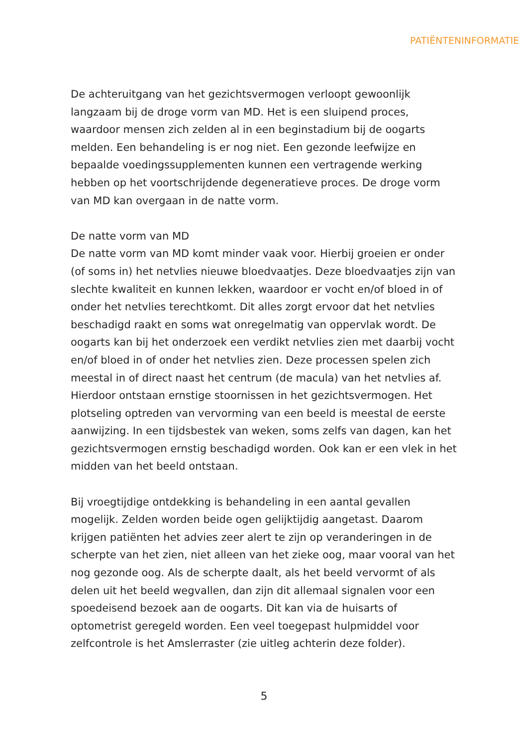PATIËNTENINFORMATIE
De achteruitgang van het gezichtsvermogen verloopt gewoonlijk langzaam bij de droge vorm van MD. Het is een sluipend proces, waardoor mensen zich zelden al in een beginstadium bij de oogarts melden. Een behandeling is er nog niet. Een gezonde leefwijze en bepaalde voedingssupplementen kunnen een vertragende werking hebben op het voortschrijdende degeneratieve proces. De droge vorm van MD kan overgaan in de natte vorm.
De natte vorm van MD
De natte vorm van MD komt minder vaak voor. Hierbij groeien er onder (of soms in) het netvlies nieuwe bloedvaatjes. Deze bloedvaatjes zijn van slechte kwaliteit en kunnen lekken, waardoor er vocht en/of bloed in of onder het netvlies terechtkomt. Dit alles zorgt ervoor dat het netvlies beschadigd raakt en soms wat onregelmatig van oppervlak wordt. De oogarts kan bij het onderzoek een verdikt netvlies zien met daarbij vocht en/of bloed in of onder het netvlies zien. Deze processen spelen zich meestal in of direct naast het centrum (de macula) van het netvlies af. Hierdoor ontstaan ernstige stoornissen in het gezichtsvermogen. Het plotseling optreden van vervorming van een beeld is meestal de eerste aanwijzing. In een tijdsbestek van weken, soms zelfs van dagen, kan het gezichtsvermogen ernstig beschadigd worden. Ook kan er een vlek in het midden van het beeld ontstaan.
Bij vroegtijdige ontdekking is behandeling in een aantal gevallen mogelijk. Zelden worden beide ogen gelijktijdig aangetast. Daarom krijgen patiënten het advies zeer alert te zijn op veranderingen in de scherpte van het zien, niet alleen van het zieke oog, maar vooral van het nog gezonde oog. Als de scherpte daalt, als het beeld vervormt of als delen uit het beeld wegvallen, dan zijn dit allemaal signalen voor een spoedeisend bezoek aan de oogarts. Dit kan via de huisarts of optometrist geregeld worden. Een veel toegepast hulpmiddel voor zelfcontrole is het Amslerraster (zie uitleg achterin deze folder).
5